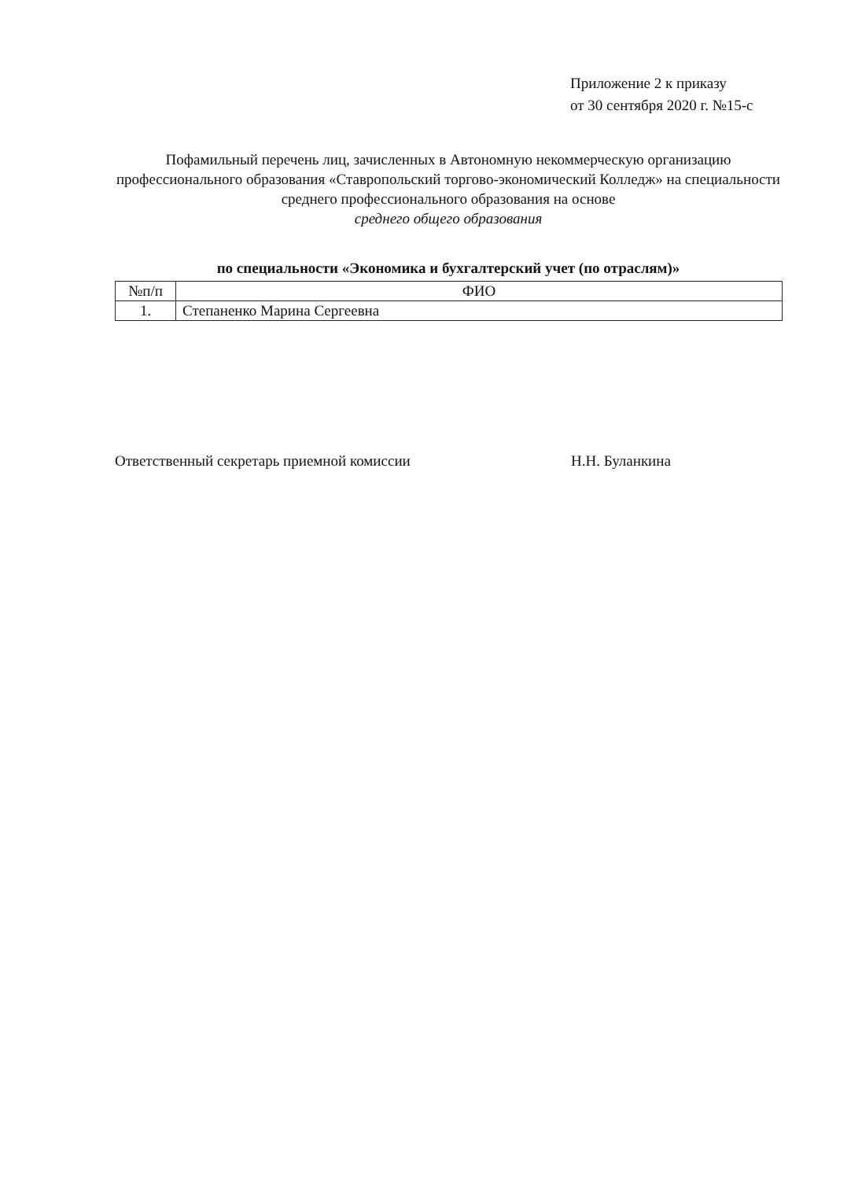Приложение 2 к приказу
от 30 сентября 2020 г. №15-с
Пофамильный перечень лиц, зачисленных в Автономную некоммерческую организацию профессионального образования «Ставропольский торгово-экономический Колледж» на специальности среднего профессионального образования на основе
среднего общего образования
по специальности «Экономика и бухгалтерский учет (по отраслям)»
| №п/п | ФИО |
| --- | --- |
| 1. | Степаненко Марина Сергеевна |
Ответственный секретарь приемной комиссии Н.Н. Буланкина